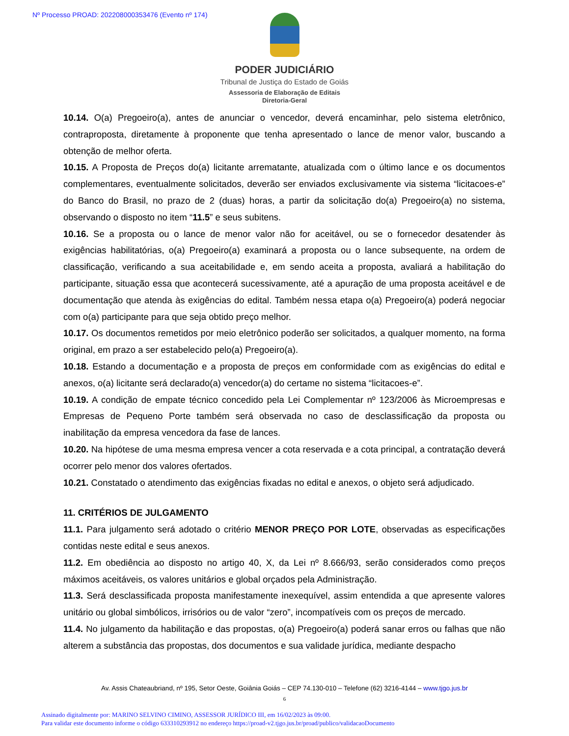Nº Processo PROAD: 202208000353476 (Evento nº 174)
PODER JUDICIÁRIO
Tribunal de Justiça do Estado de Goiás
Assessoria de Elaboração de Editais
Diretoria-Geral
10.14. O(a) Pregoeiro(a), antes de anunciar o vencedor, deverá encaminhar, pelo sistema eletrônico, contraproposta, diretamente à proponente que tenha apresentado o lance de menor valor, buscando a obtenção de melhor oferta.
10.15. A Proposta de Preços do(a) licitante arrematante, atualizada com o último lance e os documentos complementares, eventualmente solicitados, deverão ser enviados exclusivamente via sistema “licitacoes-e” do Banco do Brasil, no prazo de 2 (duas) horas, a partir da solicitação do(a) Pregoeiro(a) no sistema, observando o disposto no item “11.5” e seus subitens.
10.16. Se a proposta ou o lance de menor valor não for aceitável, ou se o fornecedor desatender às exigências habilitatórias, o(a) Pregoeiro(a) examinará a proposta ou o lance subsequente, na ordem de classificação, verificando a sua aceitabilidade e, em sendo aceita a proposta, avaliará a habilitação do participante, situação essa que acontecerá sucessivamente, até a apuração de uma proposta aceitável e de documentação que atenda às exigências do edital. Também nessa etapa o(a) Pregoeiro(a) poderá negociar com o(a) participante para que seja obtido preço melhor.
10.17. Os documentos remetidos por meio eletrônico poderão ser solicitados, a qualquer momento, na forma original, em prazo a ser estabelecido pelo(a) Pregoeiro(a).
10.18. Estando a documentação e a proposta de preços em conformidade com as exigências do edital e anexos, o(a) licitante será declarado(a) vencedor(a) do certame no sistema “licitacoes-e”.
10.19. A condição de empate técnico concedido pela Lei Complementar nº 123/2006 às Microempresas e Empresas de Pequeno Porte também será observada no caso de desclassificação da proposta ou inabilitação da empresa vencedora da fase de lances.
10.20. Na hipótese de uma mesma empresa vencer a cota reservada e a cota principal, a contratação deverá ocorrer pelo menor dos valores ofertados.
10.21. Constatado o atendimento das exigências fixadas no edital e anexos, o objeto será adjudicado.
11. CRITÉRIOS DE JULGAMENTO
11.1. Para julgamento será adotado o critério MENOR PREÇO POR LOTE, observadas as especificações contidas neste edital e seus anexos.
11.2. Em obediência ao disposto no artigo 40, X, da Lei nº 8.666/93, serão considerados como preços máximos aceitáveis, os valores unitários e global orçados pela Administração.
11.3. Será desclassificada proposta manifestamente inexequível, assim entendida a que apresente valores unitário ou global simbólicos, irrisórios ou de valor “zero”, incompatíveis com os preços de mercado.
11.4. No julgamento da habilitação e das propostas, o(a) Pregoeiro(a) poderá sanar erros ou falhas que não alterem a substância das propostas, dos documentos e sua validade jurídica, mediante despacho
Av. Assis Chateaubriand, nº 195, Setor Oeste, Goiânia Goiás – CEP 74.130-010 – Telefone (62) 3216-4144 – www.tjgo.jus.br
6
Assinado digitalmente por: MARINO SELVINO CIMINO, ASSESSOR JURÍDICO III, em 16/02/2023 às 09:00.
Para validar este documento informe o código 633310293912 no endereço https://proad-v2.tjgo.jus.br/proad/publico/validacaoDocumento